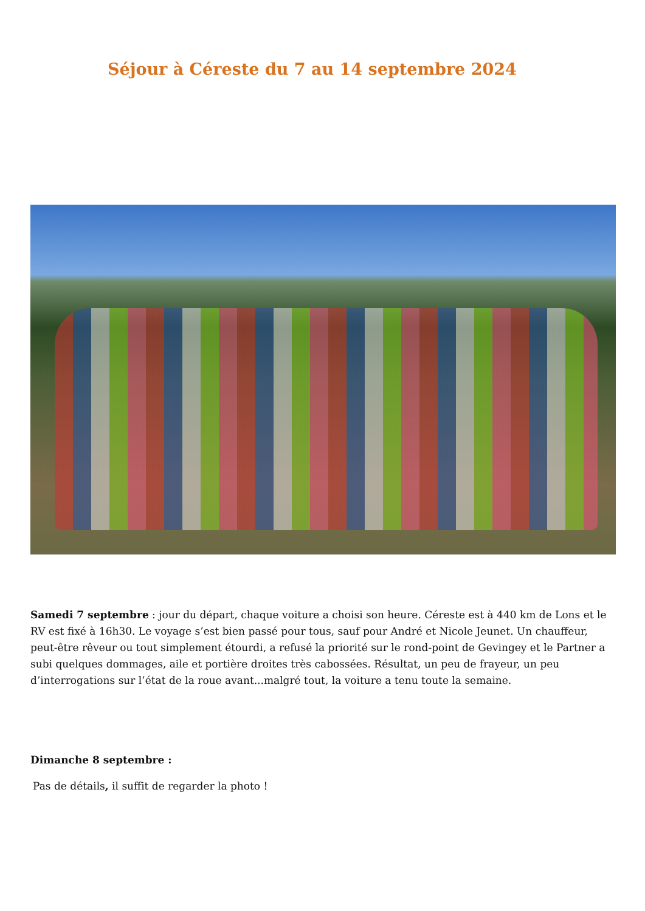Séjour à Céreste du 7 au 14 septembre 2024
Samedi 7 septembre : jour du départ, chaque voiture a choisi son heure. Céreste est à 440 km de Lons et le RV est fixé à 16h30. Le voyage s’est bien passé pour tous, sauf pour André et Nicole Jeunet. Un chauffeur, peut-être rêveur ou tout simplement étourdi, a refusé la priorité sur le rond-point de Gevingey et le Partner a subi quelques dommages, aile et portière droites très cabossées. Résultat, un peu de frayeur, un peu d’interrogations sur l’état de la roue avant...malgré tout, la voiture a tenu toute la semaine.
Dimanche 8 septembre :
Pas de détails, il suffit de regarder la photo !